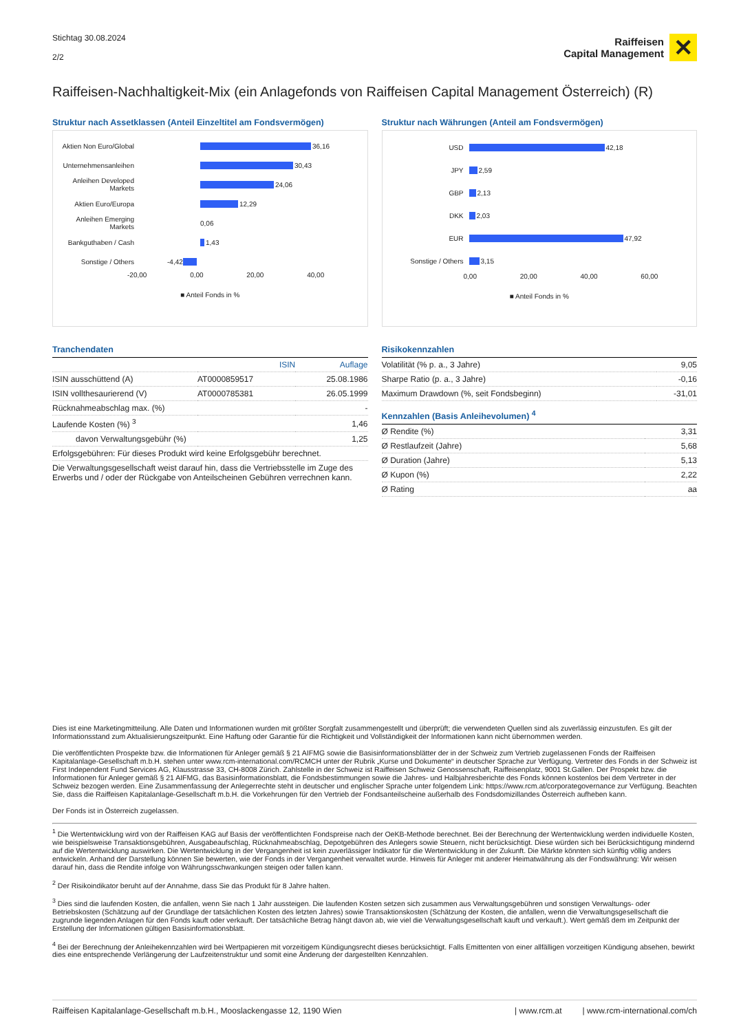Stichtag 30.08.2024
2/2
Raiffeisen
Capital Management
✕
Raiffeisen-Nachhaltigkeit-Mix (ein Anlagefonds von Raiffeisen Capital Management Österreich) (R)
Struktur nach Assetklassen (Anteil Einzeltitel am Fondsvermögen)
Aktien Non Euro/Global 36,16
Unternehmensanleihen 30,43
Anleihen Developed Markets 24,06
Aktien Euro/Europa 12,29
Anleihen Emerging Markets 0,06
Bankguthaben / Cash 1,43
Sonstige / Others -4,42
-20,00 0,00 20,00 40,00
■ Anteil Fonds in %
Struktur nach Währungen (Anteil am Fondsvermögen)
USD 42,18
JPY 2,59
GBP 2,13
DKK 2,03
EUR 47,92
Sonstige / Others 3,15
0,00 20,00 40,00 60,00
■ Anteil Fonds in %
Tranchendaten
| | ISIN | Auflage |
| ISIN ausschüttend (A) | AT0000859517 | 25.08.1986 |
| ISIN vollthesaurierend (V) | AT0000785381 | 26.05.1999 |
| Rücknahmeabschlag max. (%) | | - |
| Laufende Kosten (%) <sup>3</sup> | | 1,46 |
| davon Verwaltungsgebühr (%) | | 1,25 |
| Erfolgsgebühren: Für dieses Produkt wird keine Erfolgsgebühr berechnet. | | |
| Die Verwaltungsgesellschaft weist darauf hin, dass die Vertriebsstelle im Zuge des Erwerbs und / oder der Rückgabe von Anteilscheinen Gebühren verrechnen kann. | | |
Risikokennzahlen
| Volatilität (% p. a., 3 Jahre) | 9,05 |
| Sharpe Ratio (p. a., 3 Jahre) | -0,16 |
| Maximum Drawdown (%, seit Fondsbeginn) | -31,01 |
Kennzahlen (Basis Anleihevolumen) <sup>4</sup>
| Ø Rendite (%) | 3,31 |
| Ø Restlaufzeit (Jahre) | 5,68 |
| Ø Duration (Jahre) | 5,13 |
| Ø Kupon (%) | 2,22 |
| Ø Rating | aa |
Dies ist eine Marketingmitteilung. Alle Daten und Informationen wurden mit größter Sorgfalt zusammengestellt und überprüft; die verwendeten Quellen sind als zuverlässig einzustufen. Es gilt der Informationsstand zum Aktualisierungszeitpunkt. Eine Haftung oder Garantie für die Richtigkeit und Vollständigkeit der Informationen kann nicht übernommen werden.
Die veröffentlichten Prospekte bzw. die Informationen für Anleger gemäß § 21 AIFMG sowie die Basisinformationsblätter der in der Schweiz zum Vertrieb zugelassenen Fonds der Raiffeisen Kapitalanlage-Gesellschaft m.b.H. stehen unter www.rcm-international.com/RCMCH unter der Rubrik „Kurse und Dokumente“ in deutscher Sprache zur Verfügung. Vertreter des Fonds in der Schweiz ist First Independent Fund Services AG, Klausstrasse 33, CH-8008 Zürich. Zahlstelle in der Schweiz ist Raiffeisen Schweiz Genossenschaft, Raiffeisenplatz, 9001 St.Gallen. Der Prospekt bzw. die Informationen für Anleger gemäß § 21 AIFMG, das Basisinformationsblatt, die Fondsbestimmungen sowie die Jahres- und Halbjahresberichte des Fonds können kostenlos bei dem Vertreter in der Schweiz bezogen werden. Eine Zusammenfassung der Anlegerrechte steht in deutscher und englischer Sprache unter folgendem Link: https://www.rcm.at/corporategovernance zur Verfügung. Beachten Sie, dass die Raiffeisen Kapitalanlage-Gesellschaft m.b.H. die Vorkehrungen für den Vertrieb der Fondsanteilscheine außerhalb des Fondsdomizillandes Österreich aufheben kann.
Der Fonds ist in Österreich zugelassen.
<sup>1</sup> Die Wertentwicklung wird von der Raiffeisen KAG auf Basis der veröffentlichten Fondspreise nach der OeKB-Methode berechnet. Bei der Berechnung der Wertentwicklung werden individuelle Kosten, wie beispielsweise Transaktionsgebühren, Ausgabeaufschlag, Rücknahmeabschlag, Depotgebühren des Anlegers sowie Steuern, nicht berücksichtigt. Diese würden sich bei Berücksichtigung mindernd auf die Wertentwicklung auswirken. Die Wertentwicklung in der Vergangenheit ist kein zuverlässiger Indikator für die Wertentwicklung in der Zukunft. Die Märkte könnten sich künftig völlig anders entwickeln. Anhand der Darstellung können Sie bewerten, wie der Fonds in der Vergangenheit verwaltet wurde. Hinweis für Anleger mit anderer Heimatwährung als der Fondswährung: Wir weisen darauf hin, dass die Rendite infolge von Währungsschwankungen steigen oder fallen kann.
<sup>2</sup> Der Risikoindikator beruht auf der Annahme, dass Sie das Produkt für 8 Jahre halten.
<sup>3</sup> Dies sind die laufenden Kosten, die anfallen, wenn Sie nach 1 Jahr aussteigen. Die laufenden Kosten setzen sich zusammen aus Verwaltungsgebühren und sonstigen Verwaltungs- oder Betriebskosten (Schätzung auf der Grundlage der tatsächlichen Kosten des letzten Jahres) sowie Transaktionskosten (Schätzung der Kosten, die anfallen, wenn die Verwaltungsgesellschaft die zugrunde liegenden Anlagen für den Fonds kauft oder verkauft. Der tatsächliche Betrag hängt davon ab, wie viel die Verwaltungsgesellschaft kauft und verkauft.). Wert gemäß dem im Zeitpunkt der Erstellung der Informationen gültigen Basisinformationsblatt.
<sup>4</sup> Bei der Berechnung der Anleihekennzahlen wird bei Wertpapieren mit vorzeitigem Kündigungsrecht dieses berücksichtigt. Falls Emittenten von einer allfälligen vorzeitigen Kündigung absehen, bewirkt dies eine entsprechende Verlängerung der Laufzeitenstruktur und somit eine Änderung der dargestellten Kennzahlen.
Raiffeisen Kapitalanlage-Gesellschaft m.b.H., Mooslackengasse 12, 1190 Wien | www.rcm.at | www.rcm-international.com/ch